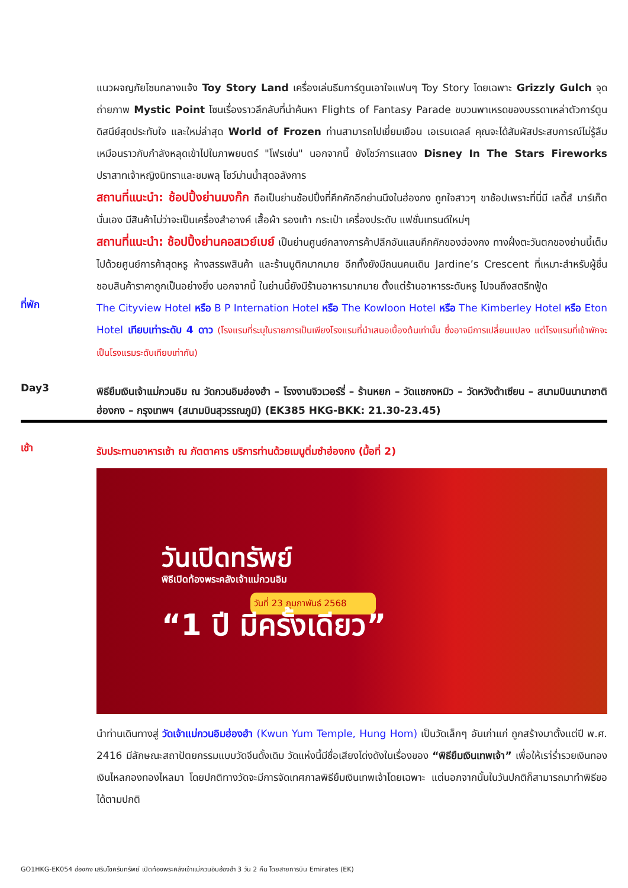แนวผจญภัยโซนกลางแจ้ง Toy Story Land เครื่องเล่นธีมการ์ตูนเอาใจแฟนๆ Toy Story โดยเฉพาะ Grizzly Gulch จุดถ่ายภาพ Mystic Point โซนเรื่องราวลึกลับที่น่าค้นหา Flights of Fantasy Parade ขบวนพาเหรดของบรรดาเหล่าตัวการ์ตูนดิสนีย์สุดประทับใจ และใหม่ล่าสุด World of Frozen ท่านสามารถไปเยี่ยมเยือน เอเรนเดลล์ คุณจะได้สัมผัสประสบการณ์ไม่รู้ลืม เหมือนราวกับกำลังหลุดเข้าไปในภาพยนตร์ "โฟรเซ่น" นอกจากนี้ ยังโชว์การแสดง Disney In The Stars Fireworks ปราสาทเจ้าหญิงนิทราและชมพลุ โชว์ม่านน้ำสุดอลังการ
สถานที่แนะนำ: ช้อปปิ้งย่านมงก๊ก ถือเป็นย่านช้อปปิ้งที่คึกคักอีกย่านนึงในฮ่องกง ถูกใจสาวๆ ขาช้อปเพราะที่นี่มี เลดี้ส์ มาร์เก็ตนั่นเอง มีสินค้าไม่ว่าจะเป็นเครื่องสำอางค์ เสื้อผ้า รองเท้า กระเป๋า เครื่องประดับ แฟชั่นเทรนด์ใหม่ๆ
สถานที่แนะนำ: ช้อปปิ้งย่านคอสเวย์เบย์ เป็นย่านศูนย์กลางการค้าปลีกอันแสนคึกคักของฮ่องกง ทางฝั่งตะวันตกของย่านนี้เต็มไปด้วยศูนย์การค้าสุดหรู ห้างสรรพสินค้า และร้านบูติกมากมาย อีกทั้งยังมีถนนคนเดิน Jardine’s Crescent ที่เหมาะสำหรับผู้ชื่นชอบสินค้าราคาถูกเป็นอย่างยิ่ง นอกจากนี้ ในย่านนี้ยังมีร้านอาหารมากมาย ตั้งแต่ร้านอาหารระดับหรู ไปจนถึงสตรีทฟู้ด
ที่พัก
The Cityview Hotel หรือ B P Internation Hotel หรือ The Kowloon Hotel หรือ The Kimberley Hotel หรือ Eton Hotel เทียบเท่าระดับ 4 ดาว (โรงแรมที่ระบุในรายการเป็นเพียงโรงแรมที่นำเสนอเบื้องต้นเท่านั้น ซึ่งอาจมีการเปลี่ยนแปลง แต่โรงแรมที่เข้าพักจะเป็นโรงแรมระดับเทียบเท่ากัน)
Day3
พิธียืมเงินเจ้าแม่กวนอิม ณ วัดกวนอิมฮ่องฮำ – โรงงานจิวเวอร์รี่ – ร้านหยก – วัดแชกงหมิว – วัดหวังต้าเซียน – สนามบินนานาชาติฮ่องกง – กรุงเทพฯ (สนามบินสุวรรณภูมิ) (EK385 HKG-BKK: 21.30-23.45)
เช้า
รับประทานอาหารเช้า ณ ภัตตาคาร บริการท่านด้วยเมนูติ่มซำฮ่องกง (มื้อที่ 2)
วันเปิดทรัพย์
พิธีเปิดท้องพระคลังเจ้าแม่กวนอิม
วันที่ 23 กุมภาพันธ์ 2568
“1 ปี มีครั้งเดียว”
นำท่านเดินทางสู่ วัดเจ้าแม่กวนอิมฮ่องฮำ (Kwun Yum Temple, Hung Hom) เป็นวัดเล็กๆ อันเก่าแก่ ถูกสร้างมาตั้งแต่ปี พ.ศ. 2416 มีลักษณะสถาปัตยกรรมแบบวัดจีนดั้งเดิม วัดแห่งนี้มีชื่อเสียงโด่งดังในเรื่องของ “พิธียืมเงินเทพเจ้า” เพื่อให้เรา่ร่ำรวยเงินทอง เงินไหลกองทองไหลมา โดยปกติทางวัดจะมีการจัดเทศกาลพิธียืมเงินเทพเจ้าโดยเฉพาะ แต่นอกจากนั้นในวันปกติก็สามารถมาทำพิธีขอได้ตามปกติ
GO1HKG-EK054 ฮ่องกง เสริมโชครับทรัพย์ เปิดท้องพระคลังเจ้าแม่กวนอิมฮ่องฮำ 3 วัน 2 คืน โดยสายการบิน Emirates (EK)